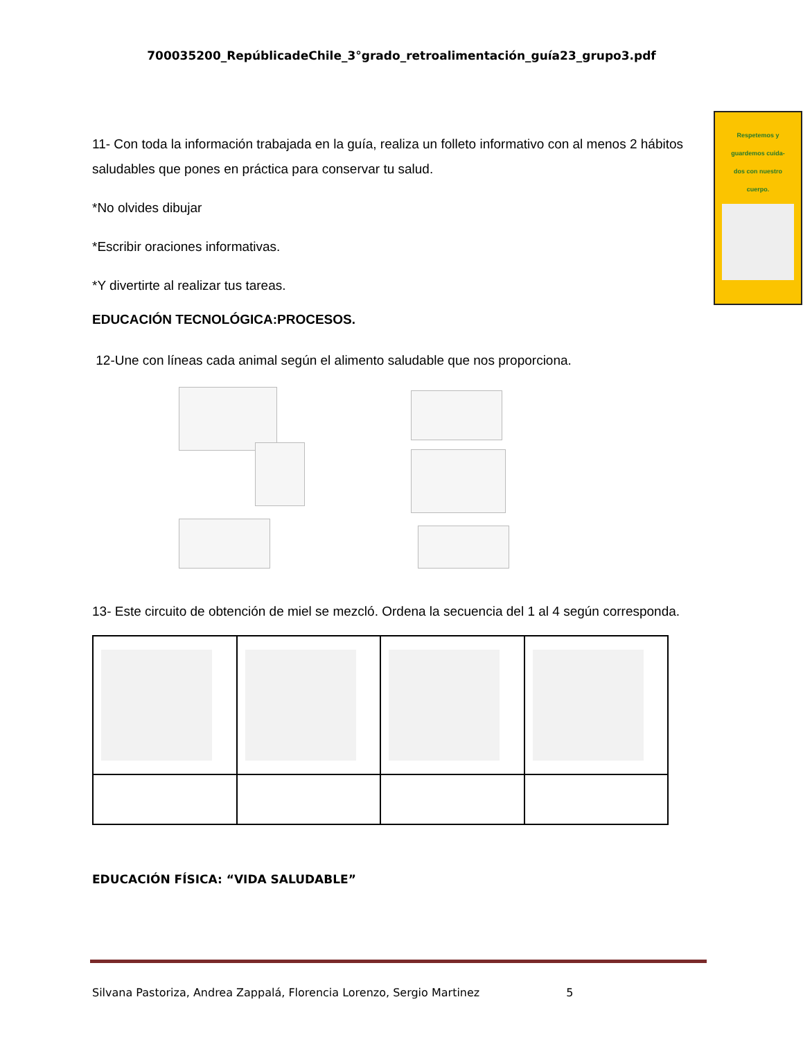700035200_RepúblicadeChile_3°grado_retroalimentación_guía23_grupo3.pdf
Respetemos y
guardemos cuida-
dos con nuestro
cuerpo.
11- Con toda la información trabajada en la guía, realiza un folleto informativo con al menos 2 hábitos saludables que pones en práctica para conservar tu salud.
*No olvides dibujar
*Escribir oraciones informativas.
*Y divertirte al realizar tus tareas.
EDUCACIÓN TECNOLÓGICA:PROCESOS.
12-Une con líneas cada animal según el alimento saludable que nos proporciona.
13- Este circuito de obtención de miel se mezcló. Ordena la secuencia del 1 al 4 según corresponda.
EDUCACIÓN FÍSICA: “VIDA SALUDABLE”
Silvana Pastoriza, Andrea Zappalá, Florencia Lorenzo, Sergio Martinez 5